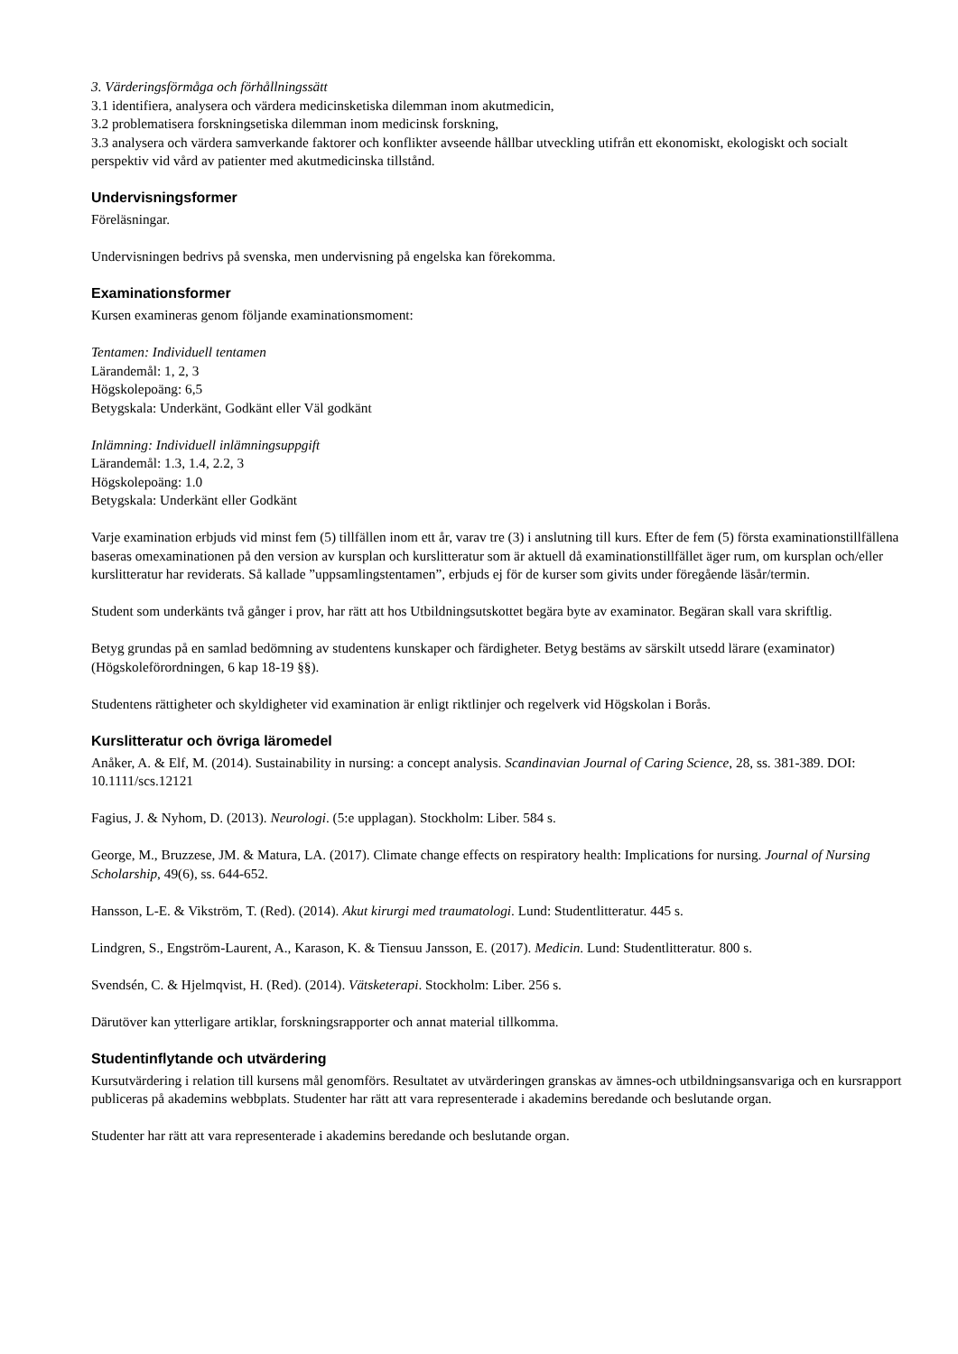3. Värderingsförmåga och förhållningssätt
3.1 identifiera, analysera och värdera medicinsketiska dilemman inom akutmedicin,
3.2 problematisera forskningsetiska dilemman inom medicinsk forskning,
3.3 analysera och värdera samverkande faktorer och konflikter avseende hållbar utveckling utifrån ett ekonomiskt, ekologiskt och socialt perspektiv vid vård av patienter med akutmedicinska tillstånd.
Undervisningsformer
Föreläsningar.
Undervisningen bedrivs på svenska, men undervisning på engelska kan förekomma.
Examinationsformer
Kursen examineras genom följande examinationsmoment:
Tentamen: Individuell tentamen
Lärandemål: 1, 2, 3
Högskolepoäng: 6,5
Betygskala: Underkänt, Godkänt eller Väl godkänt
Inlämning: Individuell inlämningsuppgift
Lärandemål: 1.3, 1.4, 2.2, 3
Högskolepoäng: 1.0
Betygskala: Underkänt eller Godkänt
Varje examination erbjuds vid minst fem (5) tillfällen inom ett år, varav tre (3) i anslutning till kurs. Efter de fem (5) första examinationstillfällena baseras omexaminationen på den version av kursplan och kurslitteratur som är aktuell då examinationstillfället äger rum, om kursplan och/eller kurslitteratur har reviderats. Så kallade ”uppsamlingstentamen”, erbjuds ej för de kurser som givits under föregående läsår/termin.
Student som underkänts två gånger i prov, har rätt att hos Utbildningsutskottet begära byte av examinator. Begäran skall vara skriftlig.
Betyg grundas på en samlad bedömning av studentens kunskaper och färdigheter. Betyg bestäms av särskilt utsedd lärare (examinator) (Högskoleförordningen, 6 kap 18-19 §§).
Studentens rättigheter och skyldigheter vid examination är enligt riktlinjer och regelverk vid Högskolan i Borås.
Kurslitteratur och övriga läromedel
Anåker, A. & Elf, M. (2014). Sustainability in nursing: a concept analysis. Scandinavian Journal of Caring Science, 28, ss. 381-389. DOI: 10.1111/scs.12121
Fagius, J. & Nyhom, D. (2013). Neurologi. (5:e upplagan). Stockholm: Liber. 584 s.
George, M., Bruzzese, JM. & Matura, LA. (2017). Climate change effects on respiratory health: Implications for nursing. Journal of Nursing Scholarship, 49(6), ss. 644-652.
Hansson, L-E. & Vikström, T. (Red). (2014). Akut kirurgi med traumatologi. Lund: Studentlitteratur. 445 s.
Lindgren, S., Engström-Laurent, A., Karason, K. & Tiensuu Jansson, E. (2017). Medicin. Lund: Studentlitteratur. 800 s.
Svendsén, C. & Hjelmqvist, H. (Red). (2014). Vätsketerapi. Stockholm: Liber. 256 s.
Därutöver kan ytterligare artiklar, forskningsrapporter och annat material tillkomma.
Studentinflytande och utvärdering
Kursutvärdering i relation till kursens mål genomförs. Resultatet av utvärderingen granskas av ämnes-och utbildningsansvariga och en kursrapport publiceras på akademins webbplats. Studenter har rätt att vara representerade i akademins beredande och beslutande organ.
Studenter har rätt att vara representerade i akademins beredande och beslutande organ.